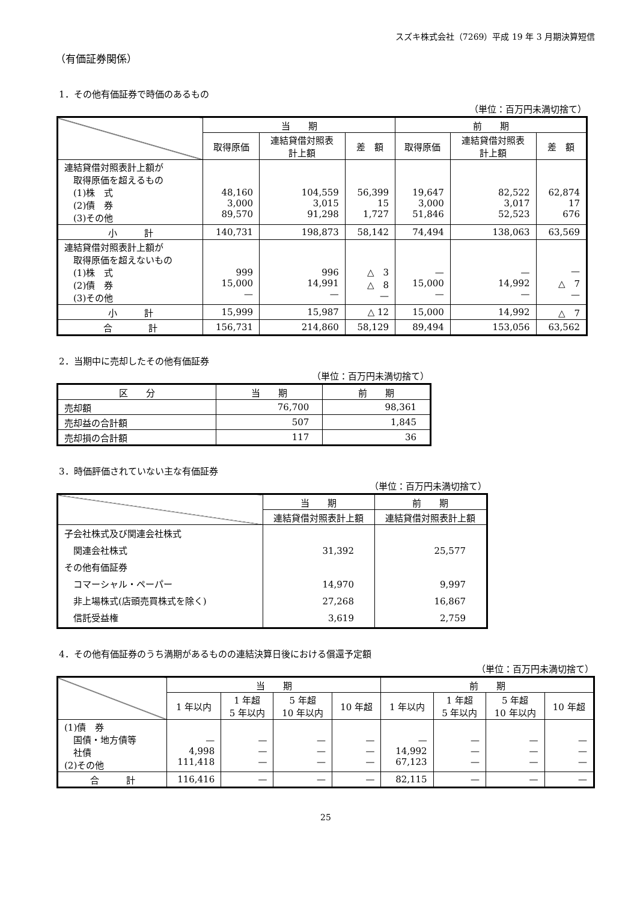スズキ株式会社（7269）平成 19 年 3 月期決算短信
（有価証券関係）
1．その他有価証券で時価のあるもの
（単位：百万円未満切捨て）
| | 当 期 | | | 前 期 | | |
| --- | --- | --- | --- | --- | --- | --- |
| | 取得原価 | 連結貸借対照表 計上額 | 差 額 | 取得原価 | 連結貸借対照表 計上額 | 差 額 |
| 連結貸借対照表計上額が 取得原価を超えるもの (1)株 式 (2)債 券 (3)その他 | 48,160 3,000 89,570 | 104,559 3,015 91,298 | 56,399 15 1,727 | 19,647 3,000 51,846 | 82,522 3,017 52,523 | 62,874 17 676 |
| 小 計 | 140,731 | 198,873 | 58,142 | 74,494 | 138,063 | 63,569 |
| 連結貸借対照表計上額が 取得原価を超えないもの (1)株 式 (2)債 券 (3)その他 | 999 15,000 — | 996 14,991 — | △ 3 △ 8 — | — 15,000 — | — 14,992 — | — △ 7 — |
| 小 計 | 15,999 | 15,987 | △ 12 | 15,000 | 14,992 | △ 7 |
| 合 計 | 156,731 | 214,860 | 58,129 | 89,494 | 153,056 | 63,562 |
2．当期中に売却したその他有価証券
（単位：百万円未満切捨て）
| 区 分 | 当 期 | 前 期 |
| --- | --- | --- |
| 売却額 | 76,700 | 98,361 |
| 売却益の合計額 | 507 | 1,845 |
| 売却損の合計額 | 117 | 36 |
3．時価評価されていない主な有価証券
（単位：百万円未満切捨て）
| | 当 期 | 前 期 |
| --- | --- | --- |
| | 連結貸借対照表計上額 | 連結貸借対照表計上額 |
| 子会社株式及び関連会社株式 関連会社株式 その他有価証券 コマーシャル・ペーパー 非上場株式(店頭売買株式を除く) 信託受益権 | 31,392 14,970 27,268 3,619 | 25,577 9,997 16,867 2,759 |
4．その他有価証券のうち満期があるものの連結決算日後における償還予定額
（単位：百万円未満切捨て）
| | 当 期 | | | | 前 期 | | | |
| --- | --- | --- | --- | --- | --- | --- | --- | --- |
| | 1 年以内 | 1 年超 5 年以内 | 5 年超 10 年以内 | 10 年超 | 1 年以内 | 1 年超 5 年以内 | 5 年超 10 年以内 | 10 年超 |
| (1)債 券 国債・地方債等 社債 (2)その他 | — 4,998 111,418 | — — — | — — — | — — — | — 14,992 67,123 | — — — | — — — | — — — |
| 合 計 | 116,416 | — | — | — | 82,115 | — | — | — |
25